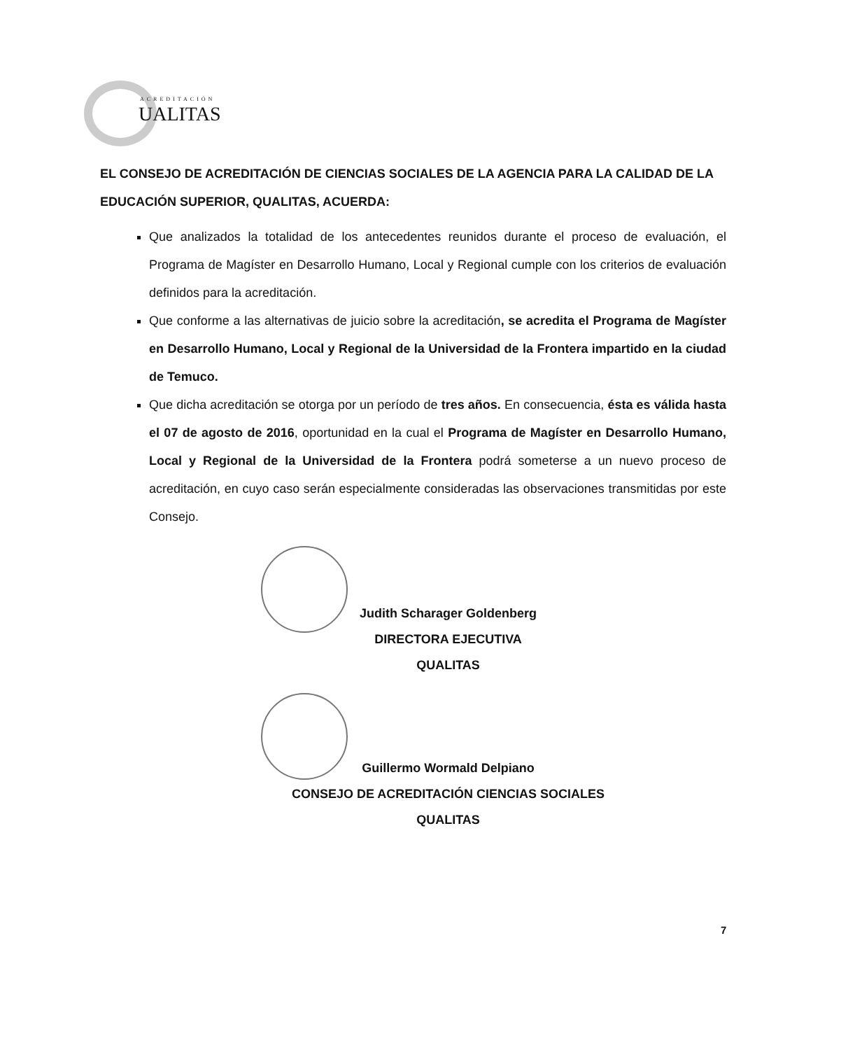ACREDITACIÓN
UALITAS
EL CONSEJO DE ACREDITACIÓN DE CIENCIAS SOCIALES DE LA AGENCIA PARA LA CALIDAD DE LA EDUCACIÓN SUPERIOR, QUALITAS, ACUERDA:
Que analizados la totalidad de los antecedentes reunidos durante el proceso de evaluación, el Programa de Magíster en Desarrollo Humano, Local y Regional cumple con los criterios de evaluación definidos para la acreditación.
Que conforme a las alternativas de juicio sobre la acreditación, se acredita el Programa de Magíster en Desarrollo Humano, Local y Regional de la Universidad de la Frontera impartido en la ciudad de Temuco.
Que dicha acreditación se otorga por un período de tres años. En consecuencia, ésta es válida hasta el 07 de agosto de 2016, oportunidad en la cual el Programa de Magíster en Desarrollo Humano, Local y Regional de la Universidad de la Frontera podrá someterse a un nuevo proceso de acreditación, en cuyo caso serán especialmente consideradas las observaciones transmitidas por este Consejo.
Judith Scharager Goldenberg
DIRECTORA EJECUTIVA
QUALITAS
Guillermo Wormald Delpiano
CONSEJO DE ACREDITACIÓN CIENCIAS SOCIALES
QUALITAS
7